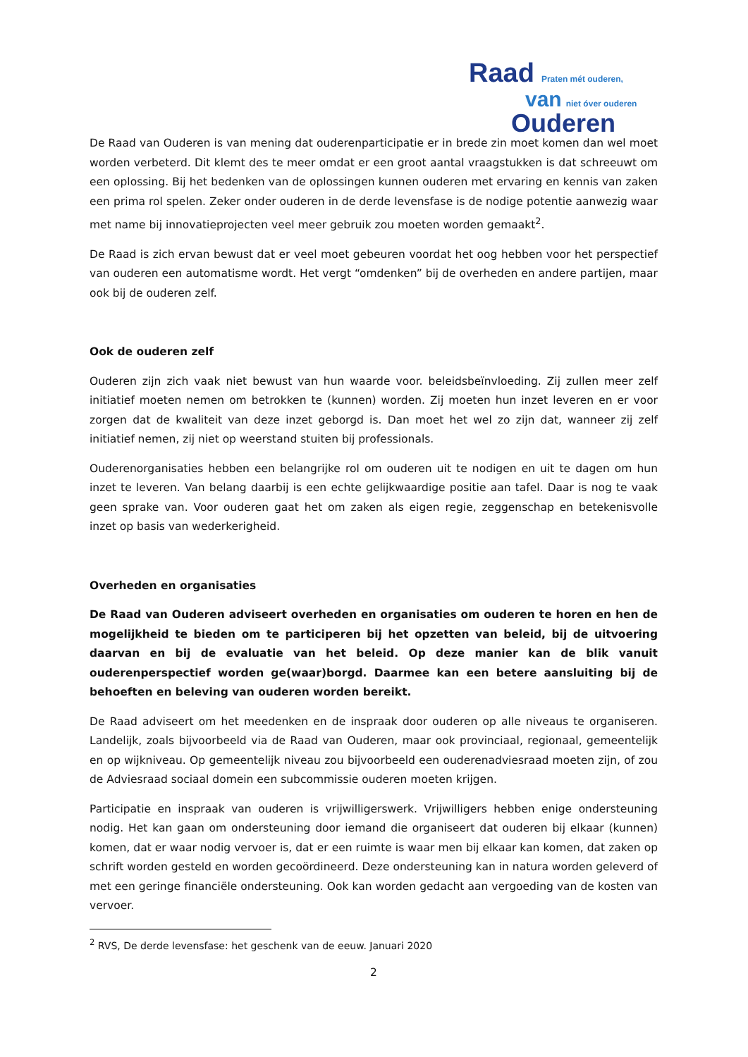Raad Praten mét ouderen,
van niet óver ouderen
Ouderen
De Raad van Ouderen is van mening dat ouderenparticipatie er in brede zin moet komen dan wel moet worden verbeterd. Dit klemt des te meer omdat er een groot aantal vraagstukken is dat schreeuwt om een oplossing. Bij het bedenken van de oplossingen kunnen ouderen met ervaring en kennis van zaken een prima rol spelen. Zeker onder ouderen in de derde levensfase is de nodige potentie aanwezig waar met name bij innovatieprojecten veel meer gebruik zou moeten worden gemaakt<sup>2</sup>.
De Raad is zich ervan bewust dat er veel moet gebeuren voordat het oog hebben voor het perspectief van ouderen een automatisme wordt. Het vergt “omdenken” bij de overheden en andere partijen, maar ook bij de ouderen zelf.
Ook de ouderen zelf
Ouderen zijn zich vaak niet bewust van hun waarde voor. beleidsbeïnvloeding. Zij zullen meer zelf initiatief moeten nemen om betrokken te (kunnen) worden. Zij moeten hun inzet leveren en er voor zorgen dat de kwaliteit van deze inzet geborgd is. Dan moet het wel zo zijn dat, wanneer zij zelf initiatief nemen, zij niet op weerstand stuiten bij professionals.
Ouderenorganisaties hebben een belangrijke rol om ouderen uit te nodigen en uit te dagen om hun inzet te leveren. Van belang daarbij is een echte gelijkwaardige positie aan tafel. Daar is nog te vaak geen sprake van. Voor ouderen gaat het om zaken als eigen regie, zeggenschap en betekenisvolle inzet op basis van wederkerigheid.
Overheden en organisaties
De Raad van Ouderen adviseert overheden en organisaties om ouderen te horen en hen de mogelijkheid te bieden om te participeren bij het opzetten van beleid, bij de uitvoering daarvan en bij de evaluatie van het beleid. Op deze manier kan de blik vanuit ouderenperspectief worden ge(waar)borgd. Daarmee kan een betere aansluiting bij de behoeften en beleving van ouderen worden bereikt.
De Raad adviseert om het meedenken en de inspraak door ouderen op alle niveaus te organiseren. Landelijk, zoals bijvoorbeeld via de Raad van Ouderen, maar ook provinciaal, regionaal, gemeentelijk en op wijkniveau. Op gemeentelijk niveau zou bijvoorbeeld een ouderenadviesraad moeten zijn, of zou de Adviesraad sociaal domein een subcommissie ouderen moeten krijgen.
Participatie en inspraak van ouderen is vrijwilligerswerk. Vrijwilligers hebben enige ondersteuning nodig. Het kan gaan om ondersteuning door iemand die organiseert dat ouderen bij elkaar (kunnen) komen, dat er waar nodig vervoer is, dat er een ruimte is waar men bij elkaar kan komen, dat zaken op schrift worden gesteld en worden gecoördineerd. Deze ondersteuning kan in natura worden geleverd of met een geringe financiële ondersteuning. Ook kan worden gedacht aan vergoeding van de kosten van vervoer.
<sup>2</sup> RVS, De derde levensfase: het geschenk van de eeuw. Januari 2020
2